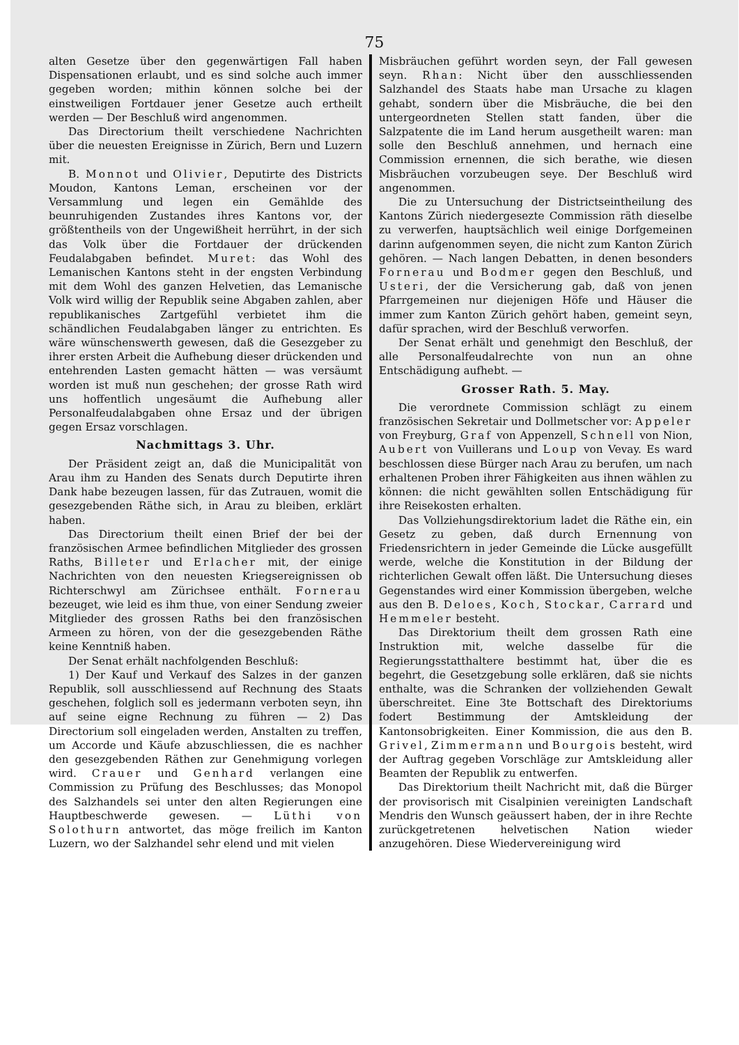75
alten Gesetze über den gegenwärtigen Fall haben Dispensationen erlaubt, und es sind solche auch immer gegeben worden; mithin können solche bei der einstweiligen Fortdauer jener Gesetze auch ertheilt werden — Der Beschluß wird angenommen.
Das Directorium theilt verschiedene Nachrichten über die neuesten Ereignisse in Zürich, Bern und Luzern mit.
B. Monnot und Olivier, Deputirte des Districts Moudon, Kantons Leman, erscheinen vor der Versammlung und legen ein Gemählde des beunruhigenden Zustandes ihres Kantons vor, der größtentheils von der Ungewißheit herrührt, in der sich das Volk über die Fortdauer der drückenden Feudalabgaben befindet. Muret: das Wohl des Lemanischen Kantons steht in der engsten Verbindung mit dem Wohl des ganzen Helvetien, das Lemanische Volk wird willig der Republik seine Abgaben zahlen, aber republikanisches Zartgefühl verbietet ihm die schändlichen Feudalabgaben länger zu entrichten. Es wäre wünschenswerth gewesen, daß die Gesezgeber zu ihrer ersten Arbeit die Aufhebung dieser drückenden und entehrenden Lasten gemacht hätten — was versäumt worden ist muß nun geschehen; der grosse Rath wird uns hoffentlich ungesäumt die Aufhebung aller Personalfeudalabgaben ohne Ersaz und der übrigen gegen Ersaz vorschlagen.
Nachmittags 3. Uhr.
Der Präsident zeigt an, daß die Municipalität von Arau ihm zu Handen des Senats durch Deputirte ihren Dank habe bezeugen lassen, für das Zutrauen, womit die gesezgebenden Räthe sich, in Arau zu bleiben, erklärt haben.
Das Directorium theilt einen Brief der bei der französischen Armee befindlichen Mitglieder des grossen Raths, Billeter und Erlacher mit, der einige Nachrichten von den neuesten Kriegsereignissen ob Richterschwyl am Zürichsee enthält. Fornerau bezeuget, wie leid es ihm thue, von einer Sendung zweier Mitglieder des grossen Raths bei den französischen Armeen zu hören, von der die gesezgebenden Räthe keine Kenntniß haben.
Der Senat erhält nachfolgenden Beschluß:
1) Der Kauf und Verkauf des Salzes in der ganzen Republik, soll ausschliessend auf Rechnung des Staats geschehen, folglich soll es jedermann verboten seyn, ihn auf seine eigne Rechnung zu führen — 2) Das Directorium soll eingeladen werden, Anstalten zu treffen, um Accorde und Käufe abzuschliessen, die es nachher den gesezgebenden Räthen zur Genehmigung vorlegen wird. Crauer und Genhard verlangen eine Commission zu Prüfung des Beschlusses; das Monopol des Salzhandels sei unter den alten Regierungen eine Hauptbeschwerde gewesen. — Lüthi von Solothurn antwortet, das möge freilich im Kanton Luzern, wo der Salzhandel sehr elend und mit vielen
Misbräuchen geführt worden seyn, der Fall gewesen seyn. Rhan: Nicht über den ausschliessenden Salzhandel des Staats habe man Ursache zu klagen gehabt, sondern über die Misbräuche, die bei den untergeordneten Stellen statt fanden, über die Salzpatente die im Land herum ausgetheilt waren: man solle den Beschluß annehmen, und hernach eine Commission ernennen, die sich berathe, wie diesen Misbräuchen vorzubeugen seye. Der Beschluß wird angenommen.
Die zu Untersuchung der Districtseintheilung des Kantons Zürich niedergesezte Commission räth dieselbe zu verwerfen, hauptsächlich weil einige Dorfgemeinen darinn aufgenommen seyen, die nicht zum Kanton Zürich gehören. — Nach langen Debatten, in denen besonders Fornerau und Bodmer gegen den Beschluß, und Usteri, der die Versicherung gab, daß von jenen Pfarrgemeinen nur diejenigen Höfe und Häuser die immer zum Kanton Zürich gehört haben, gemeint seyn, dafür sprachen, wird der Beschluß verworfen.
Der Senat erhält und genehmigt den Beschluß, der alle Personalfeudalrechte von nun an ohne Entschädigung aufhebt. —
Grosser Rath. 5. May.
Die verordnete Commission schlägt zu einem französischen Sekretair und Dollmetscher vor: Appeler von Freyburg, Graf von Appenzell, Schnell von Nion, Aubert von Vuillerans und Loup von Vevay. Es ward beschlossen diese Bürger nach Arau zu berufen, um nach erhaltenen Proben ihrer Fähigkeiten aus ihnen wählen zu können: die nicht gewählten sollen Entschädigung für ihre Reisekosten erhalten.
Das Vollziehungsdirektorium ladet die Räthe ein, ein Gesetz zu geben, daß durch Ernennung von Friedensrichtern in jeder Gemeinde die Lücke ausgefüllt werde, welche die Konstitution in der Bildung der richterlichen Gewalt offen läßt. Die Untersuchung dieses Gegenstandes wird einer Kommission übergeben, welche aus den B. Deloes, Koch, Stockar, Carrard und Hemmeler besteht.
Das Direktorium theilt dem grossen Rath eine Instruktion mit, welche dasselbe für die Regierungsstatthaltere bestimmt hat, über die es begehrt, die Gesetzgebung solle erklären, daß sie nichts enthalte, was die Schranken der vollziehenden Gewalt überschreitet. Eine 3te Bottschaft des Direktoriums fodert Bestimmung der Amtskleidung der Kantonsobrigkeiten. Einer Kommission, die aus den B. Grivel, Zimmermann und Bourgois besteht, wird der Auftrag gegeben Vorschläge zur Amtskleidung aller Beamten der Republik zu entwerfen.
Das Direktorium theilt Nachricht mit, daß die Bürger der provisorisch mit Cisalpinien vereinigten Landschaft Mendris den Wunsch geäussert haben, der in ihre Rechte zurückgetretenen helvetischen Nation wieder anzugehören. Diese Wiedervereinigung wird